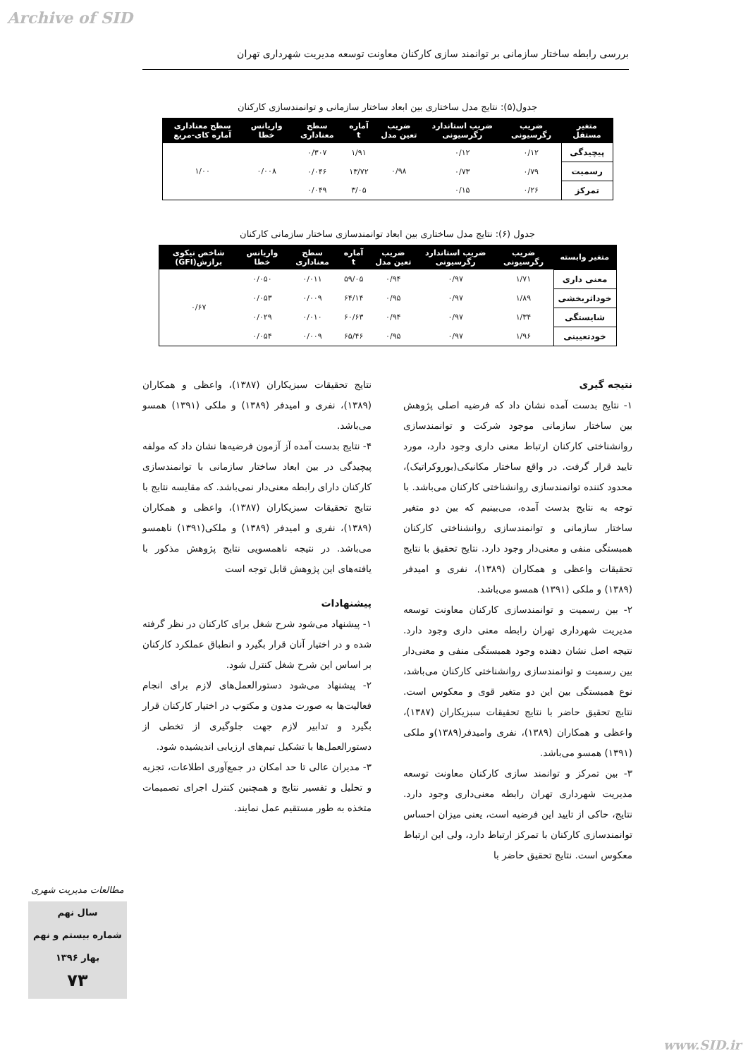Archive of SID
بررسی رابطه ساختار سازمانی بر توانمند سازی کارکنان معاونت توسعه مدیریت شهرداری تهران
جدول(۵): نتایج مدل ساختاری بین ابعاد ساختار سازمانی و توانمندسازی کارکنان
| متغیر مستقل | ضریب رگرسیونی | ضریب استاندارد رگرسیونی | ضریب تعین مدل | آماره t | سطح معناداری | واریانس خطا | سطح معناداری آماره کای-مربع |
| --- | --- | --- | --- | --- | --- | --- | --- |
| پیچیدگی | ۰/۱۲ | ۰/۱۲ | ۰/۹۸ | ۱/۹۱ | ۰/۳۰۷ | ۰/۰۰۸ | ۱/۰۰ |
| رسمیت | ۰/۷۹ | ۰/۷۳ | | ۱۳/۷۲ | ۰/۰۴۶ | | |
| تمرکز | ۰/۲۶ | ۰/۱۵ | | ۳/۰۵ | ۰/۰۴۹ | | |
جدول (۶): نتایج مدل ساختاری بین ابعاد توانمندسازی ساختار سازمانی کارکنان
| متغیر وابسته | ضریب رگرسیونی | ضریب استاندارد رگرسیونی | ضریب تعین مدل | آماره t | سطح معناداری | واریانس خطا | شاخص نیکوی برازش(GFI) |
| --- | --- | --- | --- | --- | --- | --- | --- |
| معنی داری | ۱/۷۱ | ۰/۹۷ | ۰/۹۴ | ۵۹/۰۵ | ۰/۰۱۱ | ۰/۰۵۰ | ۰/۶۷ |
| خوداثربخشی | ۱/۸۹ | ۰/۹۷ | ۰/۹۵ | ۶۴/۱۴ | ۰/۰۰۹ | ۰/۰۵۳ | |
| شایستگی | ۱/۳۴ | ۰/۹۷ | ۰/۹۴ | ۶۰/۶۳ | ۰/۰۱۰ | ۰/۰۲۹ | |
| خودتعیینی | ۱/۹۶ | ۰/۹۷ | ۰/۹۵ | ۶۵/۴۶ | ۰/۰۰۹ | ۰/۰۵۴ | |
نتیجه گیری
۱- نتایج بدست آمده نشان داد که فرضیه اصلی پژوهش بین ساختار سازمانی موجود شرکت و توانمندسازی روانشناختی کارکنان ارتباط معنی داری وجود دارد، مورد تایید قرار گرفت. در واقع ساختار مکانیکی(بوروکراتیک)، محدود کننده توانمندسازی روانشناختی کارکنان می‌باشد. با توجه به نتایج بدست آمده، می‌بینیم که بین دو متغیر ساختار سازمانی و توانمندسازی روانشناختی کارکنان همبستگی منفی و معنی‌دار وجود دارد. نتایج تحقیق با نتایج تحقیقات واعظی و همکاران (۱۳۸۹)، نفری و امیدفر (۱۳۸۹) و ملکی (۱۳۹۱) همسو می‌باشد.
۲- بین رسمیت و توانمندسازی کارکنان معاونت توسعه مدیریت شهرداری تهران رابطه معنی داری وجود دارد. نتیجه اصل نشان دهنده وجود همبستگی منفی و معنی‌دار بین رسمیت و توانمندسازی روانشناختی کارکنان می‌باشد، نوع همبستگی بین این دو متغیر قوی و معکوس است. نتایج تحقیق حاضر با نتایج تحقیقات سبزیکاران (۱۳۸۷)، واعظی و همکاران (۱۳۸۹)، نفری وامیدفر(۱۳۸۹)و ملکی (۱۳۹۱) همسو می‌باشد.
۳- بین تمرکز و توانمند سازی کارکنان معاونت توسعه مدیریت شهرداری تهران رابطه معنی‌داری وجود دارد. نتایج، حاکی از تایید این فرضیه است، یعنی میزان احساس توانمندسازی کارکنان با تمرکز ارتباط دارد، ولی این ارتباط معکوس است. نتایج تحقیق حاضر با
نتایج تحقیقات سبزیکاران (۱۳۸۷)، واعظی و همکاران (۱۳۸۹)، نفری و امیدفر (۱۳۸۹) و ملکی (۱۳۹۱) همسو می‌باشد.
۴- نتایج بدست آمده آز آزمون فرضیه‌ها نشان داد که مولفه پیچیدگی در بین ابعاد ساختار سازمانی با توانمندسازی کارکنان دارای رابطه معنی‌دار نمی‌باشد. که مقایسه نتایج با نتایج تحقیقات سبزیکاران (۱۳۸۷)، واعظی و همکاران (۱۳۸۹)، نفری و امیدفر (۱۳۸۹) و ملکی(۱۳۹۱) ناهمسو می‌باشد. در نتیجه ناهمسویی نتایج پژوهش مذکور با یافته‌های این پژوهش قابل توجه است
پیشنهادات
۱- پیشنهاد می‌شود شرح شغل برای کارکنان در نظر گرفته شده و در اختیار آنان قرار بگیرد و انطباق عملکرد کارکنان بر اساس این شرح شغل کنترل شود.
۲- پیشنهاد می‌شود دستورالعمل‌های لازم برای انجام فعالیت‌ها به صورت مدون و مکتوب در اختیار کارکنان قرار بگیرد و تدابیر لازم جهت جلوگیری از تخطی از دستورالعمل‌ها با تشکیل تیم‌های ارزیابی اندیشیده شود.
۳- مدیران عالی تا حد امکان در جمع‌آوری اطلاعات، تجزیه و تحلیل و تفسیر نتایج و همچنین کنترل اجرای تصمیمات متخذه به طور مستقیم عمل نمایند.
مطالعات مدیریت شهری
سال نهم
شماره بیستم و نهم
بهار ۱۳۹۶
۷۳
www.SID.ir